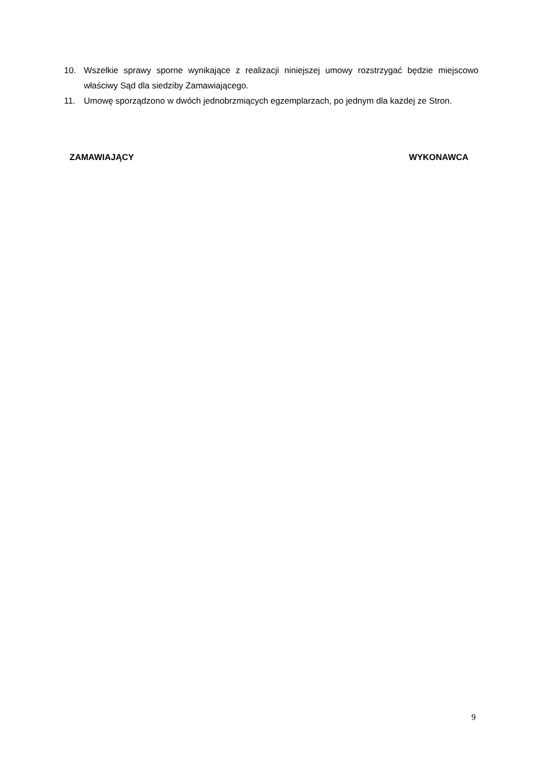10. Wszelkie sprawy sporne wynikające z realizacji niniejszej umowy rozstrzygać będzie miejscowo właściwy Sąd dla siedziby Zamawiającego.
11. Umowę sporządzono w dwóch jednobrzmiących egzemplarzach, po jednym dla każdej ze Stron.
ZAMAWIAJĄCY WYKONAWCA
9